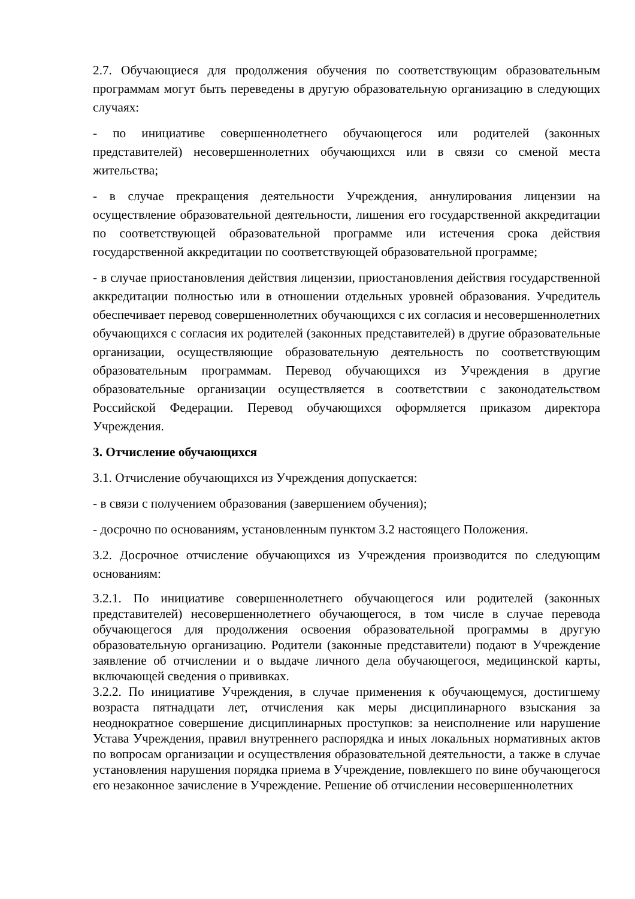2.7. Обучающиеся для продолжения обучения по соответствующим образовательным программам могут быть переведены в другую образовательную организацию в следующих случаях:
- по инициативе совершеннолетнего обучающегося или родителей (законных представителей) несовершеннолетних обучающихся или в связи со сменой места жительства;
- в случае прекращения деятельности Учреждения, аннулирования лицензии на осуществление образовательной деятельности, лишения его государственной аккредитации по соответствующей образовательной программе или истечения срока действия государственной аккредитации по соответствующей образовательной программе;
- в случае приостановления действия лицензии, приостановления действия государственной аккредитации полностью или в отношении отдельных уровней образования. Учредитель обеспечивает перевод совершеннолетних обучающихся с их согласия и несовершеннолетних обучающихся с согласия их родителей (законных представителей) в другие образовательные организации, осуществляющие образовательную деятельность по соответствующим образовательным программам. Перевод обучающихся из Учреждения в другие образовательные организации осуществляется в соответствии с законодательством Российской Федерации. Перевод обучающихся оформляется приказом директора Учреждения.
3. Отчисление обучающихся
3.1. Отчисление обучающихся из Учреждения допускается:
- в связи с получением образования (завершением обучения);
- досрочно по основаниям, установленным пунктом 3.2 настоящего Положения.
3.2. Досрочное отчисление обучающихся из Учреждения производится по следующим основаниям:
3.2.1. По инициативе совершеннолетнего обучающегося или родителей (законных представителей) несовершеннолетнего обучающегося, в том числе в случае перевода обучающегося для продолжения освоения образовательной программы в другую образовательную организацию. Родители (законные представители) подают в Учреждение заявление об отчислении и о выдаче личного дела обучающегося, медицинской карты, включающей сведения о прививках.
3.2.2. По инициативе Учреждения, в случае применения к обучающемуся, достигшему возраста пятнадцати лет, отчисления как меры дисциплинарного взыскания за неоднократное совершение дисциплинарных проступков: за неисполнение или нарушение Устава Учреждения, правил внутреннего распорядка и иных локальных нормативных актов по вопросам организации и осуществления образовательной деятельности, а также в случае установления нарушения порядка приема в Учреждение, повлекшего по вине обучающегося его незаконное зачисление в Учреждение. Решение об отчислении несовершеннолетних